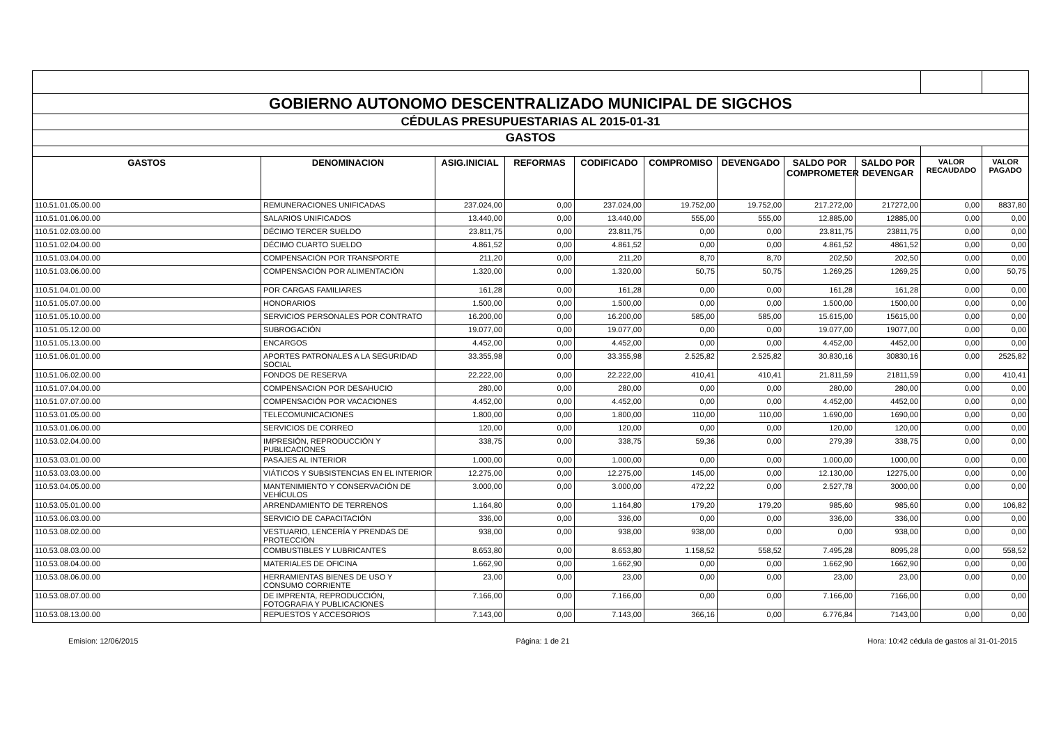| GOBIERNO AUTONOMO DESCENTRALIZADO MUNICIPAL DE SIGCHOS | | | | | | | | | | |
| CÉDULAS PRESUPUESTARIAS AL 2015-01-31 | | | | | | | | | | |
| GASTOS | | | | | | | | | | |
| GASTOS | DENOMINACION | ASIG.INICIAL | REFORMAS | CODIFICADO | COMPROMISO | DEVENGADO | SALDO POR COMPROMETER | SALDO POR DEVENGAR | VALOR RECAUDADO | VALOR PAGADO |
| 110.51.01.05.00.00 | REMUNERACIONES UNIFICADAS | 237.024,00 | 0,00 | 237.024,00 | 19.752,00 | 19.752,00 | 217.272,00 | 217272,00 | 0,00 | 8837,80 |
| 110.51.01.06.00.00 | SALARIOS UNIFICADOS | 13.440,00 | 0,00 | 13.440,00 | 555,00 | 555,00 | 12.885,00 | 12885,00 | 0,00 | 0,00 |
| 110.51.02.03.00.00 | DÉCIMO TERCER SUELDO | 23.811,75 | 0,00 | 23.811,75 | 0,00 | 0,00 | 23.811,75 | 23811,75 | 0,00 | 0,00 |
| 110.51.02.04.00.00 | DÉCIMO CUARTO SUELDO | 4.861,52 | 0,00 | 4.861,52 | 0,00 | 0,00 | 4.861,52 | 4861,52 | 0,00 | 0,00 |
| 110.51.03.04.00.00 | COMPENSACIÓN POR TRANSPORTE | 211,20 | 0,00 | 211,20 | 8,70 | 8,70 | 202,50 | 202,50 | 0,00 | 0,00 |
| 110.51.03.06.00.00 | COMPENSACIÓN POR ALIMENTACIÓN | 1.320,00 | 0,00 | 1.320,00 | 50,75 | 50,75 | 1.269,25 | 1269,25 | 0,00 | 50,75 |
| 110.51.04.01.00.00 | POR CARGAS FAMILIARES | 161,28 | 0,00 | 161,28 | 0,00 | 0,00 | 161,28 | 161,28 | 0,00 | 0,00 |
| 110.51.05.07.00.00 | HONORARIOS | 1.500,00 | 0,00 | 1.500,00 | 0,00 | 0,00 | 1.500,00 | 1500,00 | 0,00 | 0,00 |
| 110.51.05.10.00.00 | SERVICIOS PERSONALES POR CONTRATO | 16.200,00 | 0,00 | 16.200,00 | 585,00 | 585,00 | 15.615,00 | 15615,00 | 0,00 | 0,00 |
| 110.51.05.12.00.00 | SUBROGACIÓN | 19.077,00 | 0,00 | 19.077,00 | 0,00 | 0,00 | 19.077,00 | 19077,00 | 0,00 | 0,00 |
| 110.51.05.13.00.00 | ENCARGOS | 4.452,00 | 0,00 | 4.452,00 | 0,00 | 0,00 | 4.452,00 | 4452,00 | 0,00 | 0,00 |
| 110.51.06.01.00.00 | APORTES PATRONALES A LA SEGURIDAD SOCIAL | 33.355,98 | 0,00 | 33.355,98 | 2.525,82 | 2.525,82 | 30.830,16 | 30830,16 | 0,00 | 2525,82 |
| 110.51.06.02.00.00 | FONDOS DE RESERVA | 22.222,00 | 0,00 | 22.222,00 | 410,41 | 410,41 | 21.811,59 | 21811,59 | 0,00 | 410,41 |
| 110.51.07.04.00.00 | COMPENSACION POR DESAHUCIO | 280,00 | 0,00 | 280,00 | 0,00 | 0,00 | 280,00 | 280,00 | 0,00 | 0,00 |
| 110.51.07.07.00.00 | COMPENSACIÓN POR VACACIONES | 4.452,00 | 0,00 | 4.452,00 | 0,00 | 0,00 | 4.452,00 | 4452,00 | 0,00 | 0,00 |
| 110.53.01.05.00.00 | TELECOMUNICACIONES | 1.800,00 | 0,00 | 1.800,00 | 110,00 | 110,00 | 1.690,00 | 1690,00 | 0,00 | 0,00 |
| 110.53.01.06.00.00 | SERVICIOS DE CORREO | 120,00 | 0,00 | 120,00 | 0,00 | 0,00 | 120,00 | 120,00 | 0,00 | 0,00 |
| 110.53.02.04.00.00 | IMPRESIÓN, REPRODUCCIÓN Y PUBLICACIONES | 338,75 | 0,00 | 338,75 | 59,36 | 0,00 | 279,39 | 338,75 | 0,00 | 0,00 |
| 110.53.03.01.00.00 | PASAJES AL INTERIOR | 1.000,00 | 0,00 | 1.000,00 | 0,00 | 0,00 | 1.000,00 | 1000,00 | 0,00 | 0,00 |
| 110.53.03.03.00.00 | VIÁTICOS Y SUBSISTENCIAS EN EL INTERIOR | 12.275,00 | 0,00 | 12.275,00 | 145,00 | 0,00 | 12.130,00 | 12275,00 | 0,00 | 0,00 |
| 110.53.04.05.00.00 | MANTENIMIENTO Y CONSERVACIÓN DE VEHÍCULOS | 3.000,00 | 0,00 | 3.000,00 | 472,22 | 0,00 | 2.527,78 | 3000,00 | 0,00 | 0,00 |
| 110.53.05.01.00.00 | ARRENDAMIENTO DE TERRENOS | 1.164,80 | 0,00 | 1.164,80 | 179,20 | 179,20 | 985,60 | 985,60 | 0,00 | 106,82 |
| 110.53.06.03.00.00 | SERVICIO DE CAPACITACIÓN | 336,00 | 0,00 | 336,00 | 0,00 | 0,00 | 336,00 | 336,00 | 0,00 | 0,00 |
| 110.53.08.02.00.00 | VESTUARIO, LENCERÍA Y PRENDAS DE PROTECCIÓN | 938,00 | 0,00 | 938,00 | 938,00 | 0,00 | 0,00 | 938,00 | 0,00 | 0,00 |
| 110.53.08.03.00.00 | COMBUSTIBLES Y LUBRICANTES | 8.653,80 | 0,00 | 8.653,80 | 1.158,52 | 558,52 | 7.495,28 | 8095,28 | 0,00 | 558,52 |
| 110.53.08.04.00.00 | MATERIALES DE OFICINA | 1.662,90 | 0,00 | 1.662,90 | 0,00 | 0,00 | 1.662,90 | 1662,90 | 0,00 | 0,00 |
| 110.53.08.06.00.00 | HERRAMIENTAS BIENES DE USO Y CONSUMO CORRIENTE | 23,00 | 0,00 | 23,00 | 0,00 | 0,00 | 23,00 | 23,00 | 0,00 | 0,00 |
| 110.53.08.07.00.00 | DE IMPRENTA, REPRODUCCIÓN, FOTOGRAFIA Y PUBLICACIONES | 7.166,00 | 0,00 | 7.166,00 | 0,00 | 0,00 | 7.166,00 | 7166,00 | 0,00 | 0,00 |
| 110.53.08.13.00.00 | REPUESTOS Y ACCESORIOS | 7.143,00 | 0,00 | 7.143,00 | 366,16 | 0,00 | 6.776,84 | 7143,00 | 0,00 | 0,00 |
Emision: 12/06/2015 Página: 1 de 21 Hora: 10:42 cédula de gastos al 31-01-2015